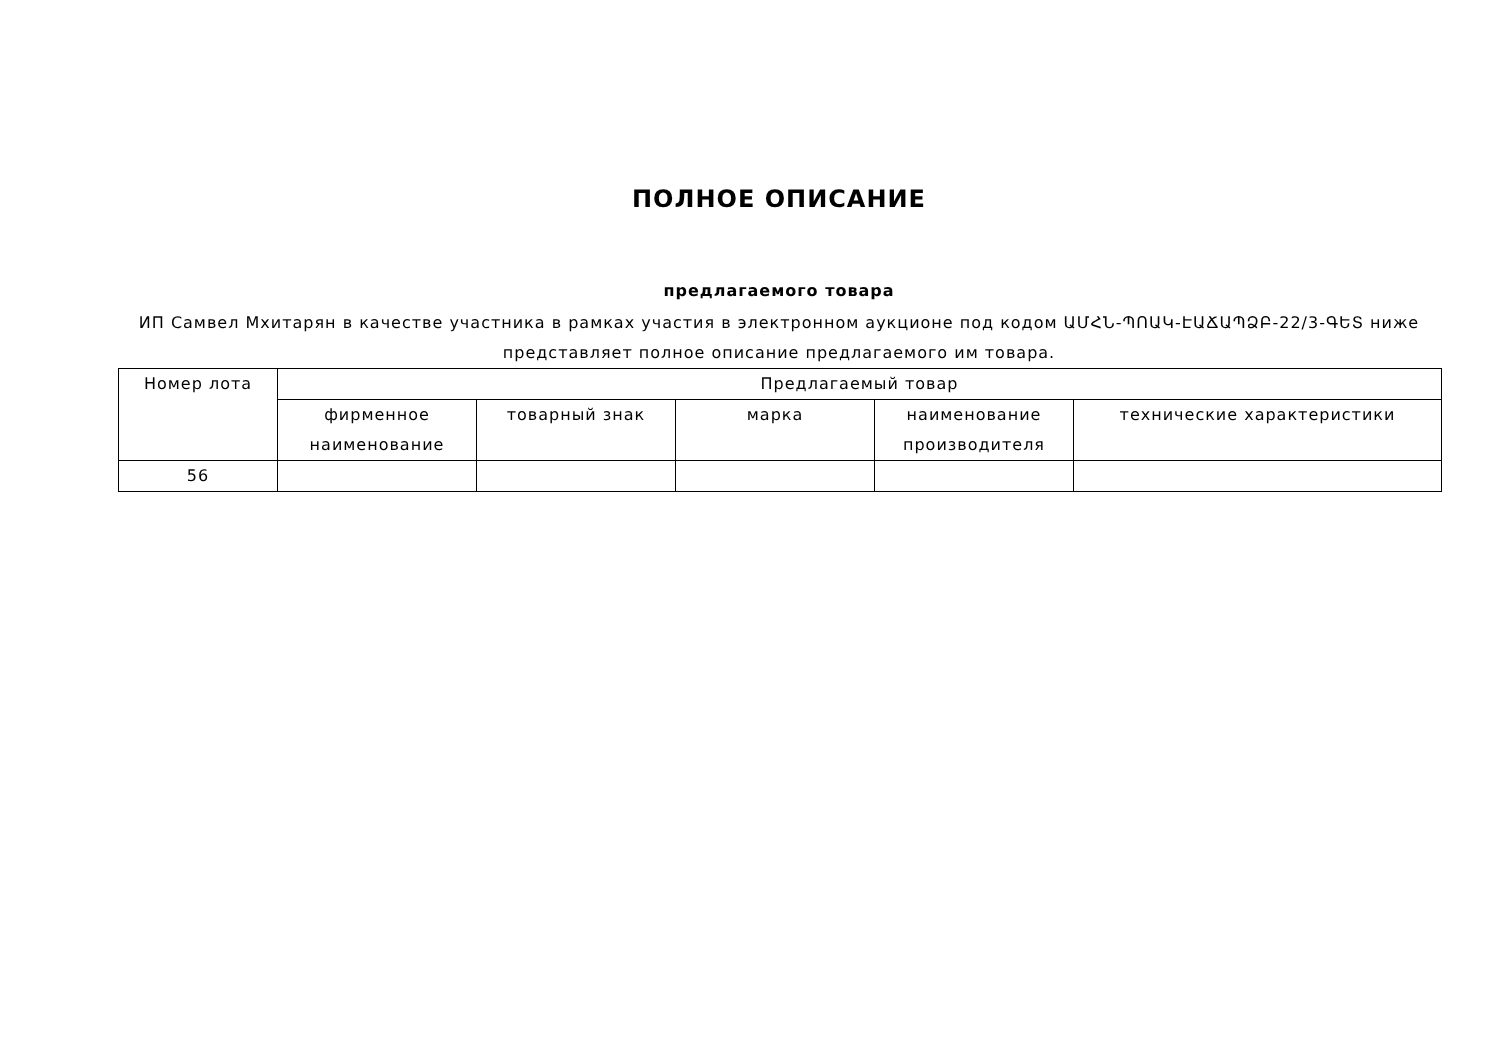ПОЛНОЕ ОПИСАНИЕ
предлагаемого товара
ИП Самвел Мхитарян в качестве участника в рамках участия в электронном аукционе под кодом ԱՄՀՆ-ՊՈԱԿ-ԷԱՃԱՊՁԲ-22/3-ԳԵՏ ниже представляет полное описание предлагаемого им товара.
| Номер лота | Предлагаемый товар | | | | |
| --- | --- | --- | --- | --- | --- |
| | фирменное наименование | товарный знак | марка | наименование производителя | технические характеристики |
| 56 | | | | | |